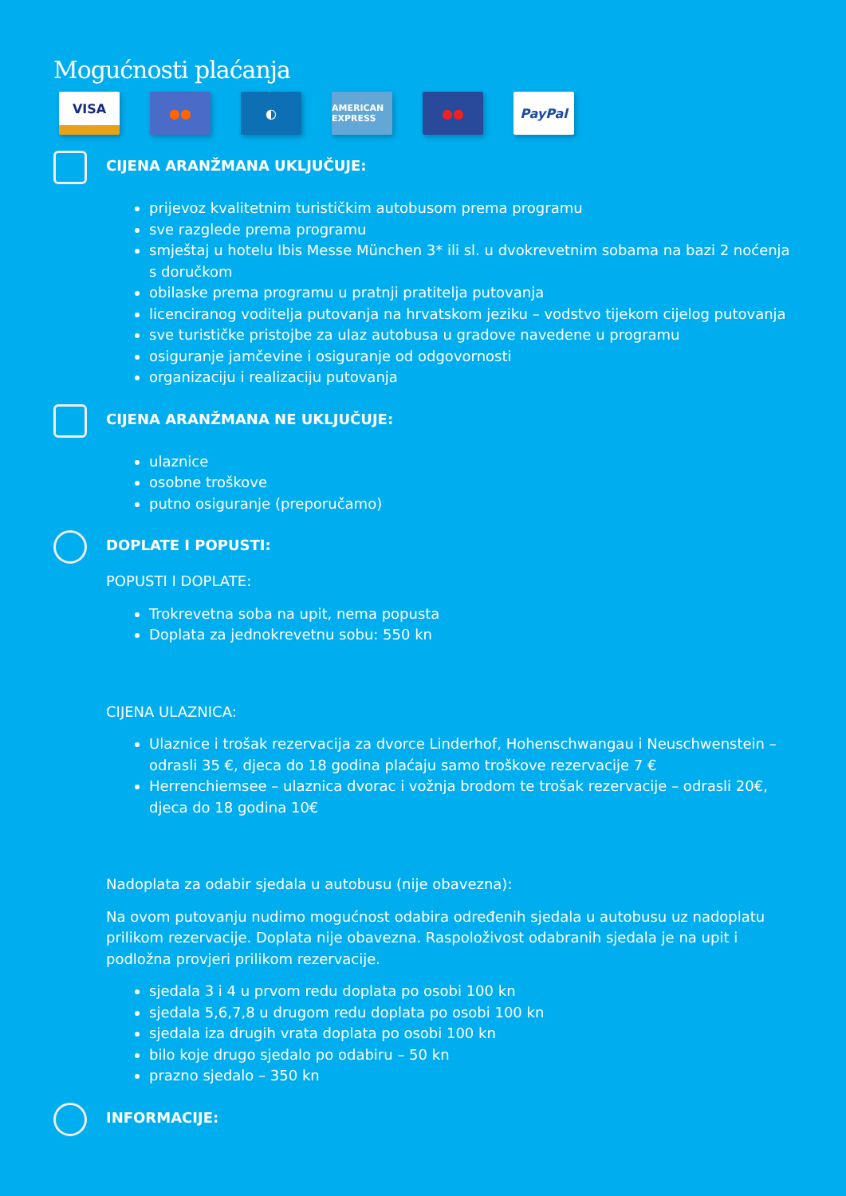Mogućnosti plaćanja
VISA
●● ◐
AMERICAN EXPRESS
●● PayPal
CIJENA ARANŽMANA UKLJUČUJE:
prijevoz kvalitetnim turističkim autobusom prema programu
sve razglede prema programu
smještaj u hotelu Ibis Messe München 3* ili sl. u dvokrevetnim sobama na bazi 2 noćenja s doručkom
obilaske prema programu u pratnji pratitelja putovanja
licenciranog voditelja putovanja na hrvatskom jeziku – vodstvo tijekom cijelog putovanja
sve turističke pristojbe za ulaz autobusa u gradove navedene u programu
osiguranje jamčevine i osiguranje od odgovornosti
organizaciju i realizaciju putovanja
CIJENA ARANŽMANA NE UKLJUČUJE:
ulaznice
osobne troškove
putno osiguranje (preporučamo)
DOPLATE I POPUSTI:
POPUSTI I DOPLATE:
Trokrevetna soba na upit, nema popusta
Doplata za jednokrevetnu sobu: 550 kn
CIJENA ULAZNICA:
Ulaznice i trošak rezervacija za dvorce Linderhof, Hohenschwangau i Neuschwenstein – odrasli 35 €, djeca do 18 godina plaćaju samo troškove rezervacije 7 €
Herrenchiemsee – ulaznica dvorac i vožnja brodom te trošak rezervacije – odrasli 20€, djeca do 18 godina 10€
Nadoplata za odabir sjedala u autobusu (nije obavezna):
Na ovom putovanju nudimo mogućnost odabira određenih sjedala u autobusu uz nadoplatu prilikom rezervacije. Doplata nije obavezna. Raspoloživost odabranih sjedala je na upit i podložna provjeri prilikom rezervacije.
sjedala 3 i 4 u prvom redu doplata po osobi 100 kn
sjedala 5,6,7,8 u drugom redu doplata po osobi 100 kn
sjedala iza drugih vrata doplata po osobi 100 kn
bilo koje drugo sjedalo po odabiru – 50 kn
prazno sjedalo – 350 kn
INFORMACIJE: